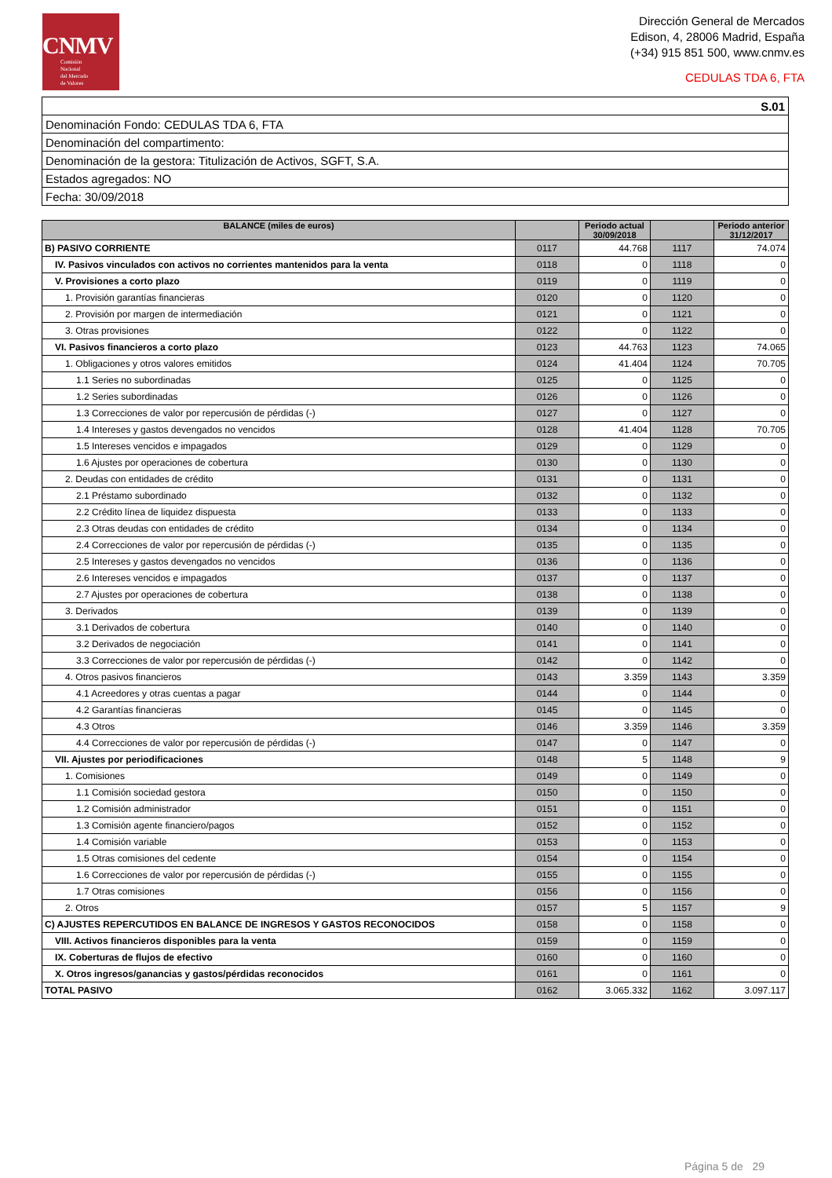CNMV
Comisión
Nacional
del Mercado
de Valores
Dirección General de Mercados
Edison, 4, 28006 Madrid, España
(+34) 915 851 500, www.cnmv.es
CEDULAS TDA 6, FTA
| S.01 |
| Denominación Fondo: CEDULAS TDA 6, FTA |
| Denominación del compartimento: |
| Denominación de la gestora: Titulización de Activos, SGFT, S.A. |
| Estados agregados: NO |
| Fecha: 30/09/2018 |
| BALANCE (miles de euros) | | Periodo actual 30/09/2018 | | Periodo anterior 31/12/2017 |
| --- | --- | --- | --- | --- |
| B) PASIVO CORRIENTE | 0117 | 44.768 | 1117 | 74.074 |
| IV. Pasivos vinculados con activos no corrientes mantenidos para la venta | 0118 | 0 | 1118 | 0 |
| V. Provisiones a corto plazo | 0119 | 0 | 1119 | 0 |
| 1. Provisión garantías financieras | 0120 | 0 | 1120 | 0 |
| 2. Provisión por margen de intermediación | 0121 | 0 | 1121 | 0 |
| 3. Otras provisiones | 0122 | 0 | 1122 | 0 |
| VI. Pasivos financieros a corto plazo | 0123 | 44.763 | 1123 | 74.065 |
| 1. Obligaciones y otros valores emitidos | 0124 | 41.404 | 1124 | 70.705 |
| 1.1 Series no subordinadas | 0125 | 0 | 1125 | 0 |
| 1.2 Series subordinadas | 0126 | 0 | 1126 | 0 |
| 1.3 Correcciones de valor por repercusión de pérdidas (-) | 0127 | 0 | 1127 | 0 |
| 1.4 Intereses y gastos devengados no vencidos | 0128 | 41.404 | 1128 | 70.705 |
| 1.5 Intereses vencidos e impagados | 0129 | 0 | 1129 | 0 |
| 1.6 Ajustes por operaciones de cobertura | 0130 | 0 | 1130 | 0 |
| 2. Deudas con entidades de crédito | 0131 | 0 | 1131 | 0 |
| 2.1 Préstamo subordinado | 0132 | 0 | 1132 | 0 |
| 2.2 Crédito línea de liquidez dispuesta | 0133 | 0 | 1133 | 0 |
| 2.3 Otras deudas con entidades de crédito | 0134 | 0 | 1134 | 0 |
| 2.4 Correcciones de valor por repercusión de pérdidas (-) | 0135 | 0 | 1135 | 0 |
| 2.5 Intereses y gastos devengados no vencidos | 0136 | 0 | 1136 | 0 |
| 2.6 Intereses vencidos e impagados | 0137 | 0 | 1137 | 0 |
| 2.7 Ajustes por operaciones de cobertura | 0138 | 0 | 1138 | 0 |
| 3. Derivados | 0139 | 0 | 1139 | 0 |
| 3.1 Derivados de cobertura | 0140 | 0 | 1140 | 0 |
| 3.2 Derivados de negociación | 0141 | 0 | 1141 | 0 |
| 3.3 Correcciones de valor por repercusión de pérdidas (-) | 0142 | 0 | 1142 | 0 |
| 4. Otros pasivos financieros | 0143 | 3.359 | 1143 | 3.359 |
| 4.1 Acreedores y otras cuentas a pagar | 0144 | 0 | 1144 | 0 |
| 4.2 Garantías financieras | 0145 | 0 | 1145 | 0 |
| 4.3 Otros | 0146 | 3.359 | 1146 | 3.359 |
| 4.4 Correcciones de valor por repercusión de pérdidas (-) | 0147 | 0 | 1147 | 0 |
| VII. Ajustes por periodificaciones | 0148 | 5 | 1148 | 9 |
| 1. Comisiones | 0149 | 0 | 1149 | 0 |
| 1.1 Comisión sociedad gestora | 0150 | 0 | 1150 | 0 |
| 1.2 Comisión administrador | 0151 | 0 | 1151 | 0 |
| 1.3 Comisión agente financiero/pagos | 0152 | 0 | 1152 | 0 |
| 1.4 Comisión variable | 0153 | 0 | 1153 | 0 |
| 1.5 Otras comisiones del cedente | 0154 | 0 | 1154 | 0 |
| 1.6 Correcciones de valor por repercusión de pérdidas (-) | 0155 | 0 | 1155 | 0 |
| 1.7 Otras comisiones | 0156 | 0 | 1156 | 0 |
| 2. Otros | 0157 | 5 | 1157 | 9 |
| C) AJUSTES REPERCUTIDOS EN BALANCE DE INGRESOS Y GASTOS RECONOCIDOS | 0158 | 0 | 1158 | 0 |
| VIII. Activos financieros disponibles para la venta | 0159 | 0 | 1159 | 0 |
| IX. Coberturas de flujos de efectivo | 0160 | 0 | 1160 | 0 |
| X. Otros ingresos/ganancias y gastos/pérdidas reconocidos | 0161 | 0 | 1161 | 0 |
| TOTAL PASIVO | 0162 | 3.065.332 | 1162 | 3.097.117 |
Página 5 de 29